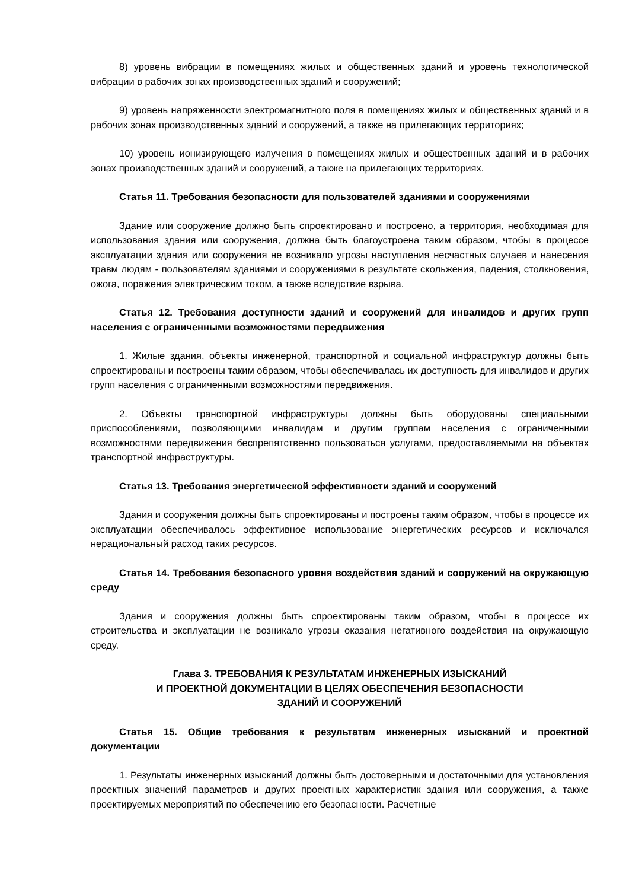8) уровень вибрации в помещениях жилых и общественных зданий и уровень технологической вибрации в рабочих зонах производственных зданий и сооружений;
9) уровень напряженности электромагнитного поля в помещениях жилых и общественных зданий и в рабочих зонах производственных зданий и сооружений, а также на прилегающих территориях;
10) уровень ионизирующего излучения в помещениях жилых и общественных зданий и в рабочих зонах производственных зданий и сооружений, а также на прилегающих территориях.
Статья 11. Требования безопасности для пользователей зданиями и сооружениями
Здание или сооружение должно быть спроектировано и построено, а территория, необходимая для использования здания или сооружения, должна быть благоустроена таким образом, чтобы в процессе эксплуатации здания или сооружения не возникало угрозы наступления несчастных случаев и нанесения травм людям - пользователям зданиями и сооружениями в результате скольжения, падения, столкновения, ожога, поражения электрическим током, а также вследствие взрыва.
Статья 12. Требования доступности зданий и сооружений для инвалидов и других групп населения с ограниченными возможностями передвижения
1. Жилые здания, объекты инженерной, транспортной и социальной инфраструктур должны быть спроектированы и построены таким образом, чтобы обеспечивалась их доступность для инвалидов и других групп населения с ограниченными возможностями передвижения.
2. Объекты транспортной инфраструктуры должны быть оборудованы специальными приспособлениями, позволяющими инвалидам и другим группам населения с ограниченными возможностями передвижения беспрепятственно пользоваться услугами, предоставляемыми на объектах транспортной инфраструктуры.
Статья 13. Требования энергетической эффективности зданий и сооружений
Здания и сооружения должны быть спроектированы и построены таким образом, чтобы в процессе их эксплуатации обеспечивалось эффективное использование энергетических ресурсов и исключался нерациональный расход таких ресурсов.
Статья 14. Требования безопасного уровня воздействия зданий и сооружений на окружающую среду
Здания и сооружения должны быть спроектированы таким образом, чтобы в процессе их строительства и эксплуатации не возникало угрозы оказания негативного воздействия на окружающую среду.
Глава 3. ТРЕБОВАНИЯ К РЕЗУЛЬТАТАМ ИНЖЕНЕРНЫХ ИЗЫСКАНИЙ
И ПРОЕКТНОЙ ДОКУМЕНТАЦИИ В ЦЕЛЯХ ОБЕСПЕЧЕНИЯ БЕЗОПАСНОСТИ
ЗДАНИЙ И СООРУЖЕНИЙ
Статья 15. Общие требования к результатам инженерных изысканий и проектной документации
1. Результаты инженерных изысканий должны быть достоверными и достаточными для установления проектных значений параметров и других проектных характеристик здания или сооружения, а также проектируемых мероприятий по обеспечению его безопасности. Расчетные